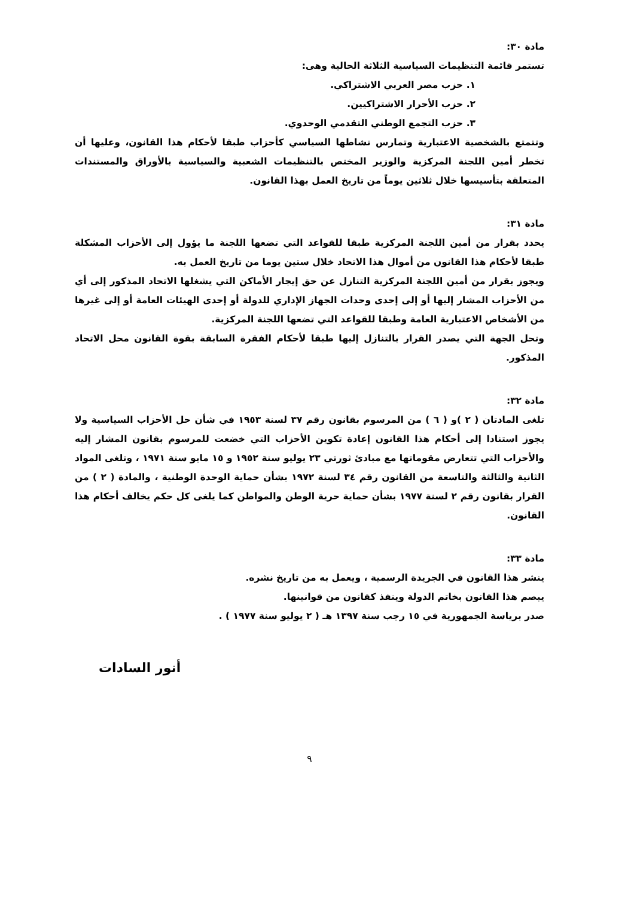مادة ٣٠:
تستمر قائمة التنظيمات السياسية الثلاثة الحالية وهى:
١. حزب مصر العربي الاشتراكي.
٢. حزب الأحرار الاشتراكيين.
٣. حزب التجمع الوطني التقدمي الوحدوي.
وتتمتع بالشخصية الاعتبارية وتمارس نشاطها السياسي كأحزاب طبقا لأحكام هذا القانون، وعليها أن تخطر أمين اللجنة المركزية والوزير المختص بالتنظيمات الشعبية والسياسية بالأوراق والمستندات المتعلقة بتأسيسها خلال ثلاثين يوماً من تاريخ العمل بهذا القانون.
مادة ٣١:
يحدد بقرار من أمين اللجنة المركزية طبقا للقواعد التي تضعها اللجنة ما يؤول إلى الأحزاب المشكلة طبقا لأحكام هذا القانون من أموال هذا الاتحاد خلال ستين يوما من تاريخ العمل به.
ويجوز بقرار من أمين اللجنة المركزية التنازل عن حق إيجار الأماكن التي يشغلها الاتحاد المذكور إلى أي من الأحزاب المشار إليها أو إلى إحدى وحدات الجهاز الإداري للدولة أو إحدى الهيئات العامة أو إلى غيرها من الأشخاص الاعتبارية العامة وطبقا للقواعد التي تضعها اللجنة المركزية.
وتحل الجهة التي يصدر القرار بالتنازل إليها طبقا لأحكام الفقرة السابقة بقوة القانون محل الاتحاد المذكور.
مادة ٣٢:
تلغى المادتان ( ٢ )و ( ٦ ) من المرسوم بقانون رقم ٣٧ لسنة ١٩٥٣ في شأن حل الأحزاب السياسية ولا يجوز استنادا إلى أحكام هذا القانون إعادة تكوين الأحزاب التي خضعت للمرسوم بقانون المشار إليه والأحزاب التي تتعارض مقوماتها مع مبادئ ثورتي ٢٣ يوليو سنة ١٩٥٢ و ١٥ مايو سنة ١٩٧١ ، وتلغى المواد الثانية والثالثة والتاسعة من القانون رقم ٣٤ لسنة ١٩٧٢ بشأن حماية الوحدة الوطنية ، والمادة ( ٢ ) من القرار بقانون رقم ٢ لسنة ١٩٧٧ بشأن حماية حرية الوطن والمواطن كما يلغى كل حكم يخالف أحكام هذا القانون.
مادة ٣٣:
ينشر هذا القانون في الجريدة الرسمية ، ويعمل به من تاريخ نشره.
يبصم هذا القانون بخاتم الدولة وينفذ كقانون من قوانينها.
صدر برياسة الجمهورية في ١٥ رجب سنة ١٣٩٧ هـ ( ٢ يوليو سنة ١٩٧٧ ) .
أنور السادات
٩